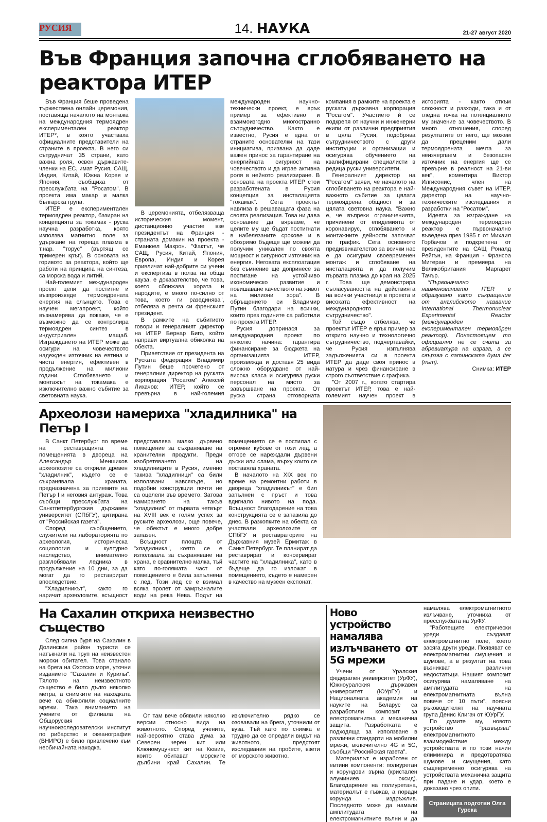РУСИЯ
14. НАУКА
21-27 август 2020
Във Франция започна сглобяването на реактора ИТЕР
Във Франция беше проведена тържествена онлайн церемония, поставяща началото на монтажа на международния термоядрен експериментален реактор ИТЕР*, в която участваха официалните представители на страните в проекта. В него си сътрудничат 35 страни, като важна роля, освен държавите-членки на ЕС, имат Русия, САЩ, Индия, Китай, Южна Корея и Япония, съобщиха от пресслужбата на "Росатом". В проекта има макар и малка българска група.
ИТЕР е експериментален термоядрен реактор, базиран на концепцията за токамак - руска научна разработка, която използва магнитно поле за удържане на гореща плазма в т.нар. "торус" (въртящ се тримерен кръг). В основата на горивото за реактора, който ще работи на принципа на синтеза, са морска вода и литий.
Най-големият международен проект цели да постигне и възпроизведе термоядрената енергия на слънцето. Това е научен мегапроект, който възнамерява да покаже, че е възможно да се контролира термоядрен синтез в индустриален мащаб. Изграждането на ИТЕР може да осигури на човечеството надежден източник на евтина и чиста енергия, ефективен в продължение на милиони години. Сглобяването и монтажът на токамака е изключително важно събитие за световната наука.
В церемонията, отбелязваща историческия момент, дистанционно участие взе президентът на Франция - страната домакин на проекта - Еманюел Макрон. "Фактът, че САЩ, Русия, Китай, Япония, Европа, Индия и Корея привличат най-добрите си учени и експертиза в полза на обща кауза, е доказателство, че това, което сближава хората и народите, е много по-силно от това, което ги разединява", отбеляза в речта си френският президент.
В рамките на събитието говори и генералният директор на ИТЕР Бернар Биго, който направи виртуална обиколка на обекта.
Приветствие от президента на Руската федерация Владимир Путин беше прочетено от генералния директор на руската корпорация "Росатом" Алексей Лихачов: "ИТЕР, който се превърна в най-големия международен научно-технически проект, е ярък пример за ефективно и взаимоизгодно многостранно сътрудничество. Както е известно, Русия е една от страните основателки на тази инициатива, призвана да даде важен принос за гарантиране на енергийната сигурност на човечеството и да играе активна роля в нейното реализиране. В основата на проекта ИТЕР стои разработената в Русия концепция за инсталацията "токамак". Сега проектът навлиза в решаващата фаза на своята реализация. Това ни дава основание да вярваме, че целите му ще бъдат постигнати в набелязаните срокове и в обозримо бъдеще ще можем да получим уникален по своята мощност и сигурност източник на енергия. Неговата експлоатация без съмнение ще допринесе за постигане на устойчиво икономическо развитие и повишаване качеството на живот на милиони хора". В обръщението си Владимир Путин благодари на всички, които през годините са работили по проекта ИТЕР.
Русия допринася за международния проект по няколко начина: гарантира финансиране за бюджета на организацията ИТЕР, произвежда и доставя 25 вида сложно оборудване от най-висока класа и осигурява руски персонал на място за завършване на проекта. От руска страна отговорната компания в рамките на проекта е руската държавна корпорация "Росатом". Участието ѝ се подкрепя от научни и инженерни екипи от различни предприятия в цяла Русия, подобрява сътрудничеството с други институции и организации и осигурява обучението на квалифицирани специалисти в редица руски университети.
Генералният директор на "Росатом" заяви, че началото на сглобяването на реактора е най-важното събитие за цялата термоядрена общност и за цялата световна наука. "Важно е, че въпреки ограниченията, причинени от епидемията от коронавирус, сглобяването и монтажните дейности започват по график. Сега основното предизвикателство за всички нас е да осигурим своевременен монтаж и сглобяване на инсталацията и да получим първата плазма до края на 2025 г. Това ще демонстрира съгласуваността на действията на всички участници в проекта и високата ефективност на международното сътрудничество".
Той също отбеляза, че проектът ИТЕР е ярък пример за открито научно и технологично сътрудничество, подчертавайки, че Русия изпълнява задълженията си в проекта ИТЕР да даде своя принос в натура и чрез финансиране в строго съответствие с графика.
"От 2007 г., когато стартира проектът ИТЕР, това е най-големият научен проект в историята - както откъм сложност и разходи, така и от гледна точка на потенциалното му значение за човечеството. В много отношения, според резултатите от него, ще можем да преценим дали термоядрената мечта за неизчерпаем и безопасен източник на енергия ще се превърне в реалност на 21-ви век", коментира Виктор Илгисонис, член на Международния съвет на ИТЕР, директор на научно-техническите изследвания и разработки на "Росатом".
Идеята за изграждане на международен термоядрен реактор е първоначално въведена през 1985 г. от Михаил Горбачов и подкрепена от президентите на САЩ Роналд Рейгън, на Франция - Франсоа Митеран и премиера на Великобритания Маргарет Тачър.
*Първоначално наименованието ITER е образувано като съкращение от английското название International Thermonuclear Experimental Reactor (международен експериментален термоядрен реактор). Понастоящем то официално не се счита за абревиатура на израза, а се свързва с латинската дума iter (път).
Снимка: ИТЕР
Археолози намериха "хладилника" на Петър I
В Санкт Петербург по време на реставрацията на помещенията в двореца на Александър Меншиков археолозите са открили древен "хладилник", където се е съхранявала храната, предназначена за приемите на Петър I и неговия антураж. Това съобщи пресслужбата на Санктпетербургския държавен университет (СПбГУ), цитирана от "Российская газета".
Според съобщението, служители на лабораторията по археология, историческа социология и културно наследство, внимателно разглобявали ледника в продължение на 10 дни, за да могат да го реставрират впоследствие.
"Хладилникът", както го наричат археолозите, всъщност представлява малко дървено помещение за съхраняване на хранителни продукти. Преди изобретяването на хладилниците в Русия, именно такива "хладилници" са били използвани навсякъде, но подобни конструкции почти не са оцелели във времето. Затова намирането на такъв "хладилник" от първата четвърт на XVIII век е голям успех за руските археолози, още повече, че обектът е много добре запазен.
Всъщност площта от "хладилника", която се е използвала за съхраняване на храна, е сравнително малка, тъй като по-голямата част от помещението е била запълнена с лед. Този лед се е взимал всяка пролет от замръзналите води на река Нева. Подът на помещението се е постилал с огромни кубове от този лед, а отгоре се нареждали дървени дъски или слама, върху които се поставяла храната.
В началото на XIX век по време на ремонтни работи в двореца "хладилникът" е бил запълнен с пръст и това вдигнало нивото на пода. Всъщност благодарение на това конструкцията се е запазила до днес. В разкопките на обекта са участвали археолозите от СПбГУ и реставраторите на Държавния музей Ермитаж в Санкт Петербург. Те планират да реставрират и консервират частите на "хладилника", като в бъдеще да го изложат в помещението, където е намерен в качество на музеен експонат.
На Сахалин откриха неизвестно същество
След силна буря на Сахалин в Долинския район туристи се натъкнали на труп на неизвестен морски обитател. Това станало на брега на Охотско море, уточни изданието "Сахалин и Курилы". Тялото на неизвестното същество е било дълго няколко метра, а снимките на находката вече са обиколили социалните мрежи. Така вниманието на учените от филиала на Общоруския научноизследователски институт по рибарство и океанография (ВНИРО) е било привлечено към необичайната находка.
От там вече обявили няколко версии относно вида на животното. Според учените, най-вероятно става дума за Северен черен кит или Клюномуцунест кит на Кювие, които обитават морските дълбини край Сахалин. Те изключително рядко се озовавали на брега, уточнили от вуза. Тъй като по снимка е трудно да се определи видът на животното, предстоят изследвания на пробите, взети от морското животно.
Ново устройство намалява излъчването от 5G мрежи
Учени от Уралския федерален университет (УрФУ), Южноуралския държавен университет (ЮУрГУ) и Националната академия на науките на Беларус са разработили композит за електромагнитна и механична защита. Разработката е подходяща за използване в различни стандарти на мобилни мрежи, включително 4G и 5G, съобщи "Российская газета".
Материалът е изработен от евтини компоненти: полиуретан и корундови зърна (кристален алуминиев оксид). Благодарение на полиуретана, материалът е гъвкав, а поради корунда - издръжлив. Последното може да намали амплитудата на електромагнитните вълни и да намалява електромагнитното излъчване, уточниха от пресслужбата на УрФУ.
"Работещите електрически уреди създават електромагнитно поле, което засяга други уреди. Появяват се електромагнитни смущения и шумове, а в резултат на това възникват различни недостатъци. Нашият композит осигурява намаляване на амплитудата на електромагнитната вълна повече от 10 пъти", поясни ръководителят на научната група Денис Клигач от ЮУрГУ.
По думите му, новото устройство "развързва" електромагнитното взаимодействие между устройствата и по този начин елиминира и предотвратява шумове и смущения, като същевременно осигурява на устройствата механична защита при падане и удар, което е доказано чрез опити.
Страницата подготви Олга Гурска